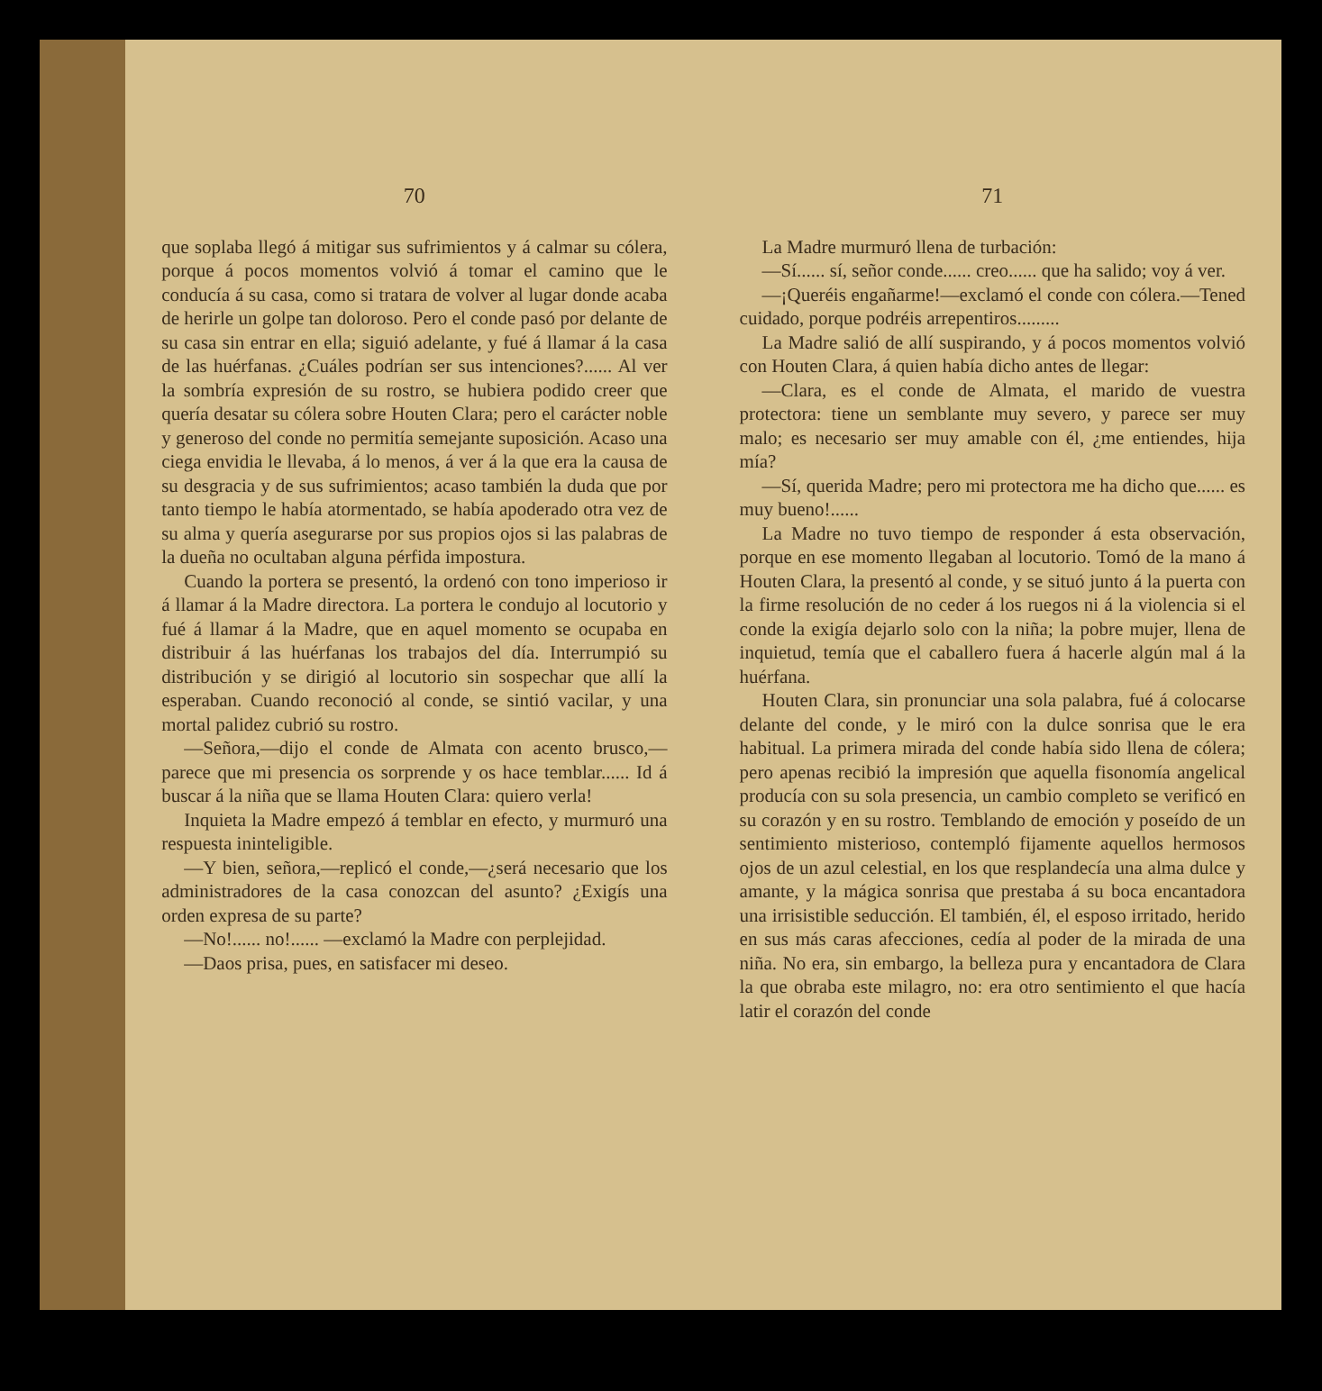70
que soplaba llegó á mitigar sus sufrimientos y á calmar su cólera, porque á pocos momentos volvió á tomar el camino que le conducía á su casa, como si tratara de volver al lugar donde acaba de herirle un golpe tan doloroso. Pero el conde pasó por delante de su casa sin entrar en ella; siguió adelante, y fué á llamar á la casa de las huérfanas. ¿Cuáles podrían ser sus intenciones?...... Al ver la sombría expresión de su rostro, se hubiera podido creer que quería desatar su cólera sobre Houten Clara; pero el carácter noble y generoso del conde no permitía semejante suposición. Acaso una ciega envidia le llevaba, á lo menos, á ver á la que era la causa de su desgracia y de sus sufrimientos; acaso también la duda que por tanto tiempo le había atormentado, se había apoderado otra vez de su alma y quería asegurarse por sus propios ojos si las palabras de la dueña no ocultaban alguna pérfida impostura.
Cuando la portera se presentó, la ordenó con tono imperioso ir á llamar á la Madre directora. La portera le condujo al locutorio y fué á llamar á la Madre, que en aquel momento se ocupaba en distribuir á las huérfanas los trabajos del día. Interrumpió su distribución y se dirigió al locutorio sin sospechar que allí la esperaban. Cuando reconoció al conde, se sintió vacilar, y una mortal palidez cubrió su rostro.
—Señora,—dijo el conde de Almata con acento brusco,—parece que mi presencia os sorprende y os hace temblar...... Id á buscar á la niña que se llama Houten Clara: quiero verla!
Inquieta la Madre empezó á temblar en efecto, y murmuró una respuesta ininteligible.
—Y bien, señora,—replicó el conde,—¿será necesario que los administradores de la casa conozcan del asunto? ¿Exigís una orden expresa de su parte?
—No!...... no!...... —exclamó la Madre con perplejidad.
—Daos prisa, pues, en satisfacer mi deseo.
71
La Madre murmuró llena de turbación:
—Sí...... sí, señor conde...... creo...... que ha salido; voy á ver.
—¡Queréis engañarme!—exclamó el conde con cólera.—Tened cuidado, porque podréis arrepentiros.........
La Madre salió de allí suspirando, y á pocos momentos volvió con Houten Clara, á quien había dicho antes de llegar:
—Clara, es el conde de Almata, el marido de vuestra protectora: tiene un semblante muy severo, y parece ser muy malo; es necesario ser muy amable con él, ¿me entiendes, hija mía?
—Sí, querida Madre; pero mi protectora me ha dicho que...... es muy bueno!......
La Madre no tuvo tiempo de responder á esta observación, porque en ese momento llegaban al locutorio. Tomó de la mano á Houten Clara, la presentó al conde, y se situó junto á la puerta con la firme resolución de no ceder á los ruegos ni á la violencia si el conde la exigía dejarlo solo con la niña; la pobre mujer, llena de inquietud, temía que el caballero fuera á hacerle algún mal á la huérfana.
Houten Clara, sin pronunciar una sola palabra, fué á colocarse delante del conde, y le miró con la dulce sonrisa que le era habitual. La primera mirada del conde había sido llena de cólera; pero apenas recibió la impresión que aquella fisonomía angelical producía con su sola presencia, un cambio completo se verificó en su corazón y en su rostro. Temblando de emoción y poseído de un sentimiento misterioso, contempló fijamente aquellos hermosos ojos de un azul celestial, en los que resplandecía una alma dulce y amante, y la mágica sonrisa que prestaba á su boca encantadora una irrisistible seducción. El también, él, el esposo irritado, herido en sus más caras afecciones, cedía al poder de la mirada de una niña. No era, sin embargo, la belleza pura y encantadora de Clara la que obraba este milagro, no: era otro sentimiento el que hacía latir el corazón del conde